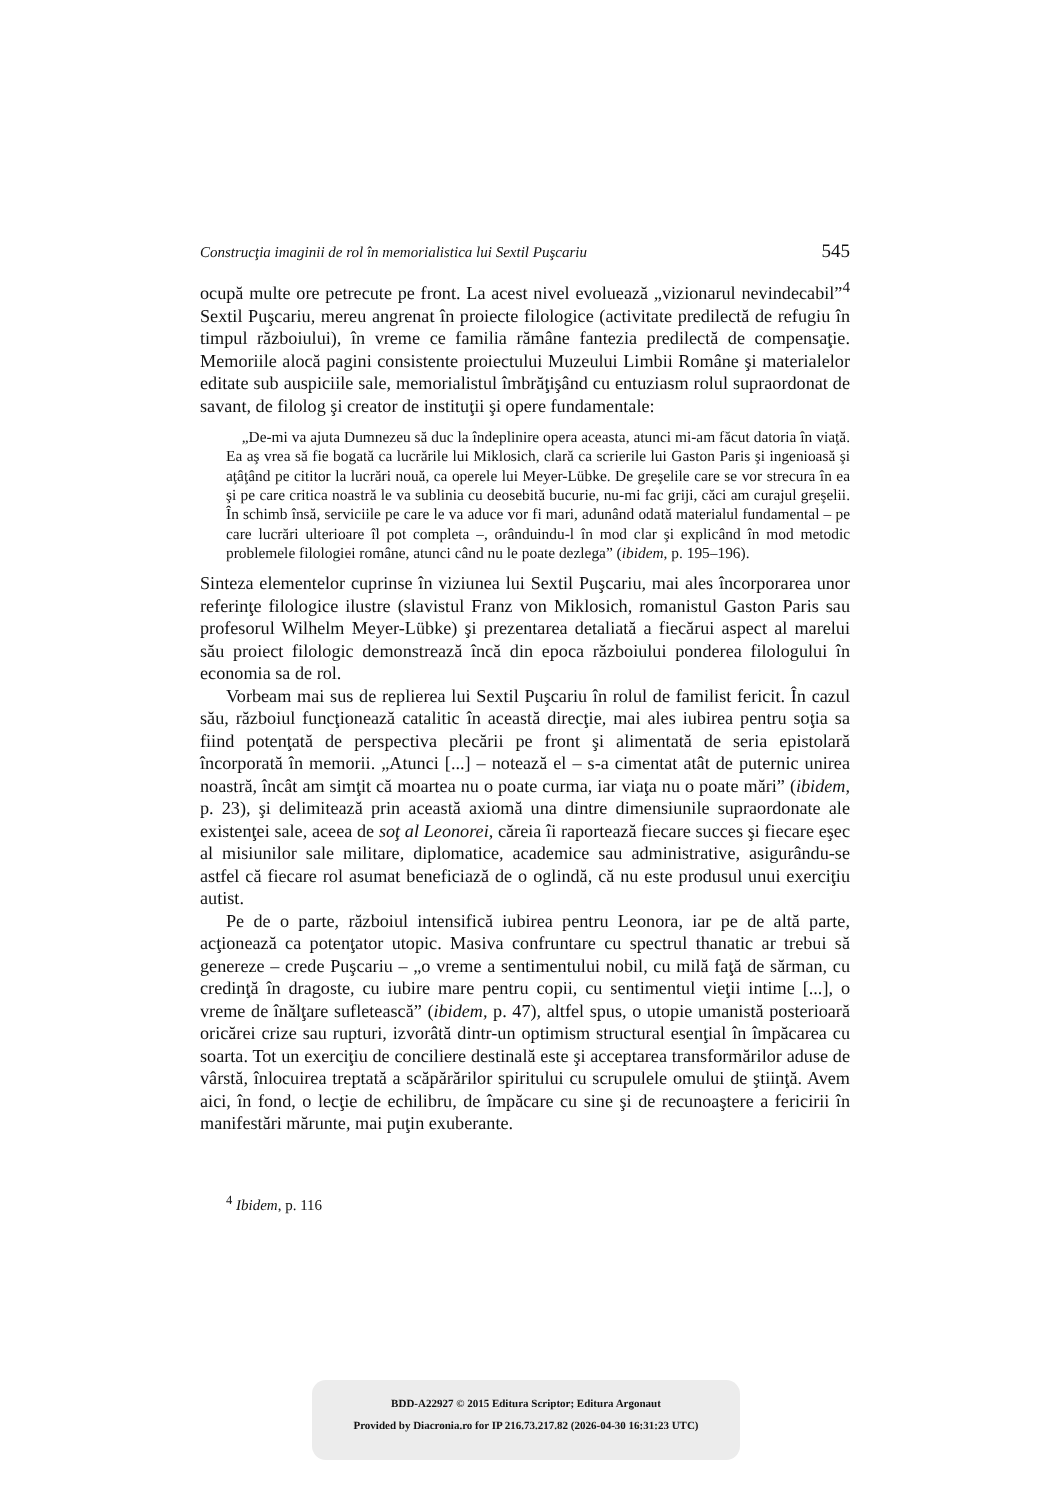Construcţia imaginii de rol în memorialistica lui Sextil Puşcariu 545
ocupă multe ore petrecute pe front. La acest nivel evoluează „vizionarul nevindecabil”<sup>4</sup> Sextil Puşcariu, mereu angrenat în proiecte filologice (activitate predilectă de refugiu în timpul războiului), în vreme ce familia rămâne fantezia predilectă de compensaţie. Memoriile alocă pagini consistente proiectului Muzeului Limbii Române şi materialelor editate sub auspiciile sale, memorialistul îmbrăţişând cu entuziasm rolul supraordonat de savant, de filolog şi creator de instituţii şi opere fundamentale:
„De-mi va ajuta Dumnezeu să duc la îndeplinire opera aceasta, atunci mi-am făcut datoria în viaţă. Ea aş vrea să fie bogată ca lucrările lui Miklosich, clară ca scrierile lui Gaston Paris şi ingenioasă şi aţâţând pe cititor la lucrări nouă, ca operele lui Meyer-Lübke. De greşelile care se vor strecura în ea şi pe care critica noastră le va sublinia cu deosebită bucurie, nu-mi fac griji, căci am curajul greşelii. În schimb însă, serviciile pe care le va aduce vor fi mari, adunând odată materialul fundamental – pe care lucrări ulterioare îl pot completa –, orânduindu-l în mod clar şi explicând în mod metodic problemele filologiei române, atunci când nu le poate dezlega” (ibidem, p. 195–196).
Sinteza elementelor cuprinse în viziunea lui Sextil Puşcariu, mai ales încorporarea unor referinţe filologice ilustre (slavistul Franz von Miklosich, romanistul Gaston Paris sau profesorul Wilhelm Meyer-Lübke) şi prezentarea detaliată a fiecărui aspect al marelui său proiect filologic demonstrează încă din epoca războiului ponderea filologului în economia sa de rol.
Vorbeam mai sus de replierea lui Sextil Puşcariu în rolul de familist fericit. În cazul său, războiul funcţionează catalitic în această direcţie, mai ales iubirea pentru soţia sa fiind potenţată de perspectiva plecării pe front şi alimentată de seria epistolară încorporată în memorii. „Atunci [...] – notează el – s-a cimentat atât de puternic unirea noastră, încât am simţit că moartea nu o poate curma, iar viaţa nu o poate mări” (ibidem, p. 23), şi delimitează prin această axiomă una dintre dimensiunile supraordonate ale existenţei sale, aceea de soţ al Leonorei, căreia îi raportează fiecare succes şi fiecare eşec al misiunilor sale militare, diplomatice, academice sau administrative, asigurându-se astfel că fiecare rol asumat beneficiază de o oglindă, că nu este produsul unui exerciţiu autist.
Pe de o parte, războiul intensifică iubirea pentru Leonora, iar pe de altă parte, acţionează ca potenţator utopic. Masiva confruntare cu spectrul thanatic ar trebui să genereze – crede Puşcariu – „o vreme a sentimentului nobil, cu milă faţă de sărman, cu credinţă în dragoste, cu iubire mare pentru copii, cu sentimentul vieţii intime [...], o vreme de înălţare sufletească” (ibidem, p. 47), altfel spus, o utopie umanistă posterioară oricărei crize sau rupturi, izvorâtă dintr-un optimism structural esenţial în împăcarea cu soarta. Tot un exerciţiu de conciliere destinală este şi acceptarea transformărilor aduse de vârstă, înlocuirea treptată a scăpărărilor spiritului cu scrupulele omului de ştiinţă. Avem aici, în fond, o lecţie de echilibru, de împăcare cu sine şi de recunoaştere a fericirii în manifestări mărunte, mai puţin exuberante.
<sup>4</sup> Ibidem, p. 116
BDD-A22927 © 2015 Editura Scriptor; Editura Argonaut
Provided by Diacronia.ro for IP 216.73.217.82 (2026-04-30 16:31:23 UTC)